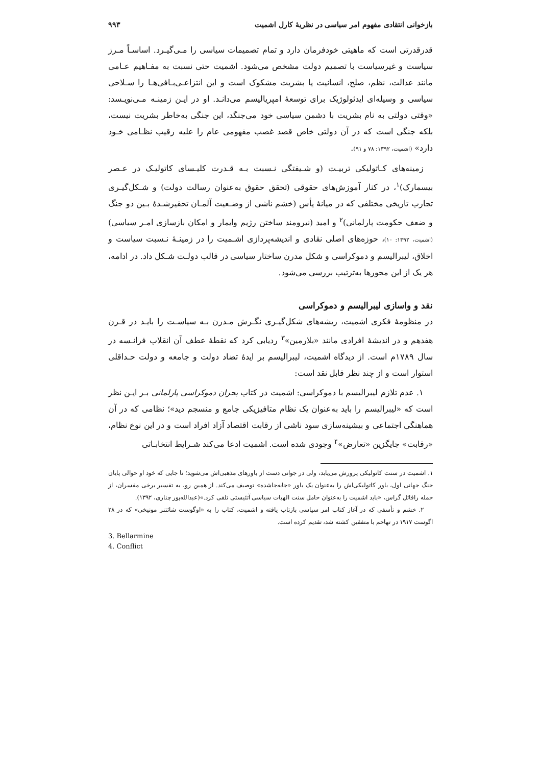بازخوانی انتقادی مفهوم امر سیاسی در نظریهٔ کارل اشمیت ۹۹۳
قدرقدرتی است که ماهیتی خودفرمان دارد و تمام تصمیمات سیاسی را مـی‌گیـرد. اساسـاً مـرز سیاست و غیرسیاست با تصمیم دولت مشخص می‌شود. اشمیت حتی نسبت به مفـاهیم عـامی مانند عدالت، نظم، صلح، انسانیت یا بشریت مشکوک است و این انتزاعـی‌بـافی‌هـا را سـلاحی سیاسی و وسیله‌ای ایدئولوژیک برای توسعهٔ امپریالیسم می‌دانـد. او در ایـن زمینـه مـی‌نویـسد: «وقتی دولتی به نام بشریت با دشمن سیاسی خود می‌جنگد، این جنگی به‌خاطر بشریت نیست، بلکه جنگی است که در آن دولتی خاص قصد غصب مفهومی عام را علیه رقیب نظـامی خـود دارد» (اشمیت، ۱۳۹۲: ۷۸ و ۹۱).
زمینه‌های کـاتولیکی تربیـت (و شـیفتگی نـسبت بـه قـدرت کلیـسای کاتولیـک در عـصر بیسمارک)<sup>۱</sup>، در کنار آموزش‌های حقوقی (تحقق حقوق به‌عنوان رسالت دولت) و شـکل‌گیـری تجارب تاریخی مختلفی که در میانهٔ یأس (خشم ناشی از وضـعیت آلمـان تحقیرشـدهٔ بـین دو جنگ و ضعف حکومت پارلمانی)<sup>۲</sup> و امید (نیرومند ساختن رژیم وایمار و امکان بازسازی امـر سیاسی) (اشمیت، ۱۳۹۲: ۱۰)، حوزه‌های اصلی نقادی و اندیشه‌پردازی اشـمیت را در زمینـهٔ نـسبت سیاست و اخلاق، لیبرالیسم و دموکراسی و شکل مدرن ساختار سیاسی در قالب دولـت شـکل داد. در ادامه، هر یک از این محورها به‌ترتیب بررسی می‌شود.
نقد و واسازی لیبرالیسم و دموکراسی
در منظومهٔ فکری اشمیت، ریشه‌های شکل‌گیـری نگـرش مـدرن بـه سیاسـت را بایـد در قـرن هفدهم و در اندیشهٔ افرادی مانند «بلارمین»<sup>۳</sup> ردیابی کرد که نقطهٔ عطف آن انقلاب فرانـسه در سال ۱۷۸۹م است. از دیدگاه اشمیت، لیبرالیسم بر ایدهٔ تضاد دولت و جامعه و دولت حـداقلی استوار است و از چند نظر قابل نقد است:
۱. عدم تلازم لیبرالیسم با دموکراسی: اشمیت در کتاب بحران دموکراسی پارلمانی بـر ایـن نظر است که «لیبرالیسم را باید به‌عنوان یک نظام متافیزیکی جامع و منسجم دید»؛ نظامی که در آن هماهنگی اجتماعی و بیشینه‌سازی سود ناشی از رقابت اقتصاد آزاد افراد است و در این نوع نظام، «رقابت» جایگزین «تعارض»<sup>۴</sup> وجودی شده است. اشمیت ادعا می‌کند شـرایط انتخابـاتی
۱. اشمیت در سنت کاتولیکی پرورش می‌یابد، ولی در جوانی دست از باورهای مذهبی‌اش می‌شوید؛ تا جایی که خود او حوالی پایان جنگ جهانی اول، باور کاتولیکی‌اش را به‌عنوان یک باور «جابه‌جاشده» توصیف می‌کند. از همین رو، به تفسیر برخی مفسران، از جمله رافائل گراس، «باید اشمیت را به‌عنوان حامل سنت الهیات سیاسی آتئیستی تلقی کرد.»(عبدالله‌پور چناری، ۱۳۹۲).
۲. خشم و تأسفی که در آغاز کتاب امر سیاسی بازتاب یافته و اشمیت، کتاب را به «اوگوست شائتنر مونیخی» که در ۲۸ اگوست ۱۹۱۷ در تهاجم با متفقین کشته شد، تقدیم کرده است.
3. Bellarmine
4. Conflict